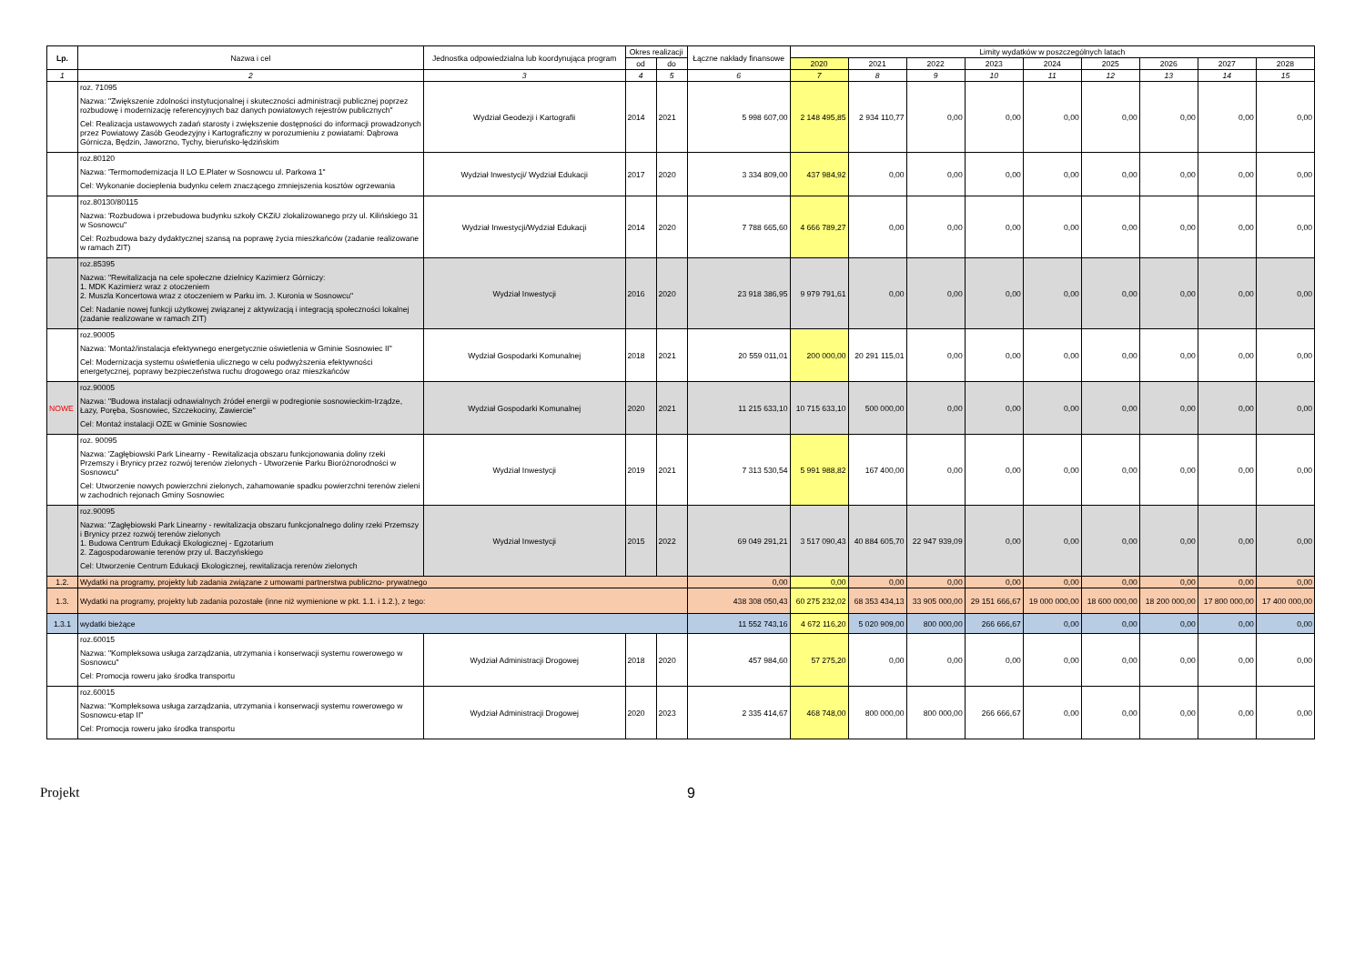| Lp. | Nazwa i cel | Jednostka odpowiedzialna lub koordynująca program | Okres realizacji | | Łączne nakłady finansowe | Limity wydatków w poszczególnych latach | | | | | | | | |
| --- | --- | --- | --- | --- | --- | --- | --- | --- | --- | --- | --- | --- | --- | --- |
| | | | od | do | | 2020 | 2021 | 2022 | 2023 | 2024 | 2025 | 2026 | 2027 | 2028 |
| 1 | 2 | 3 | 4 | 5 | 6 | 7 | 8 | 9 | 10 | 11 | 12 | 13 | 14 | 15 |
| | roz. 71095 Nazwa: "Zwiększenie zdolności instytucjonalnej i skuteczności administracji publicznej poprzez rozbudowę i modernizację referencyjnych baz danych powiatowych rejestrów publicznych" Cel: Realizacja ustawowych zadań starosty i zwiększenie dostępności do informacji prowadzonych przez Powiatowy Zasób Geodezyjny i Kartograficzny w porozumieniu z powiatami: Dąbrowa Górnicza, Będzin, Jaworzno, Tychy, bieruńsko-lędzińskim | Wydział Geodezji i Kartografii | 2014 | 2021 | 5 998 607,00 | 2 148 495,85 | 2 934 110,77 | 0,00 | 0,00 | 0,00 | 0,00 | 0,00 | 0,00 | 0,00 |
| | roz.80120 Nazwa: 'Termomodernizacja II LO E.Plater w Sosnowcu ul. Parkowa 1" Cel: Wykonanie docieplenia budynku celem znaczącego zmniejszenia kosztów ogrzewania | Wydział Inwestycji/ Wydział Edukacji | 2017 | 2020 | 3 334 809,00 | 437 984,92 | 0,00 | 0,00 | 0,00 | 0,00 | 0,00 | 0,00 | 0,00 | 0,00 |
| | roz.80130/80115 Nazwa: 'Rozbudowa i przebudowa budynku szkoły CKZiU zlokalizowanego przy ul. Kilińskiego 31 w Sosnowcu" Cel: Rozbudowa bazy dydaktycznej szansą na poprawę życia mieszkańców (zadanie realizowane w ramach ZIT) | Wydział Inwestycji/Wydział Edukacji | 2014 | 2020 | 7 788 665,60 | 4 666 789,27 | 0,00 | 0,00 | 0,00 | 0,00 | 0,00 | 0,00 | 0,00 | 0,00 |
| | roz.85395 Nazwa: "Rewitalizacja na cele społeczne dzielnicy Kazimierz Górniczy: 1. MDK Kazimierz wraz z otoczeniem 2. Muszla Koncertowa wraz z otoczeniem w Parku im. J. Kuronia w Sosnowcu" Cel: Nadanie nowej funkcji użytkowej związanej z aktywizacją i integracją społeczności lokalnej (zadanie realizowane w ramach ZIT) | Wydział Inwestycji | 2016 | 2020 | 23 918 386,95 | 9 979 791,61 | 0,00 | 0,00 | 0,00 | 0,00 | 0,00 | 0,00 | 0,00 | 0,00 |
| | roz.90005 Nazwa: 'Montaż/instalacja efektywnego energetycznie oświetlenia w Gminie Sosnowiec II" Cel: Modernizacja systemu oświetlenia ulicznego w celu podwyższenia efektywności energetycznej, poprawy bezpieczeństwa ruchu drogowego oraz mieszkańców | Wydział Gospodarki Komunalnej | 2018 | 2021 | 20 559 011,01 | 200 000,00 | 20 291 115,01 | 0,00 | 0,00 | 0,00 | 0,00 | 0,00 | 0,00 | 0,00 |
| NOWE | roz.90005 Nazwa: "Budowa instalacji odnawialnych źródeł energii w podregionie sosnowieckim-Irządze, Łazy, Poręba, Sosnowiec, Szczekociny, Zawiercie" Cel: Montaż instalacji OZE w Gminie Sosnowiec | Wydział Gospodarki Komunalnej | 2020 | 2021 | 11 215 633,10 | 10 715 633,10 | 500 000,00 | 0,00 | 0,00 | 0,00 | 0,00 | 0,00 | 0,00 | 0,00 |
| | roz. 90095 Nazwa: 'Zagłębiowski Park Linearny - Rewitalizacja obszaru funkcjonowania doliny rzeki Przemszy i Brynicy przez rozwój terenów zielonych - Utworzenie Parku Bioróżnorodności w Sosnowcu" Cel: Utworzenie nowych powierzchni zielonych, zahamowanie spadku powierzchni terenów zieleni w zachodnich rejonach Gminy Sosnowiec | Wydział Inwestycji | 2019 | 2021 | 7 313 530,54 | 5 991 988,82 | 167 400,00 | 0,00 | 0,00 | 0,00 | 0,00 | 0,00 | 0,00 | 0,00 |
| | roz.90095 Nazwa: "Zagłębiowski Park Linearny - rewitalizacja obszaru funkcjonalnego doliny rzeki Przemszy i Brynicy przez rozwój terenów zielonych 1. Budowa Centrum Edukacji Ekologicznej - Egzotarium 2. Zagospodarowanie terenów przy ul. Baczyńskiego Cel: Utworzenie Centrum Edukacji Ekologicznej, rewitalizacja rerenów zielonych | Wydział Inwestycji | 2015 | 2022 | 69 049 291,21 | 3 517 090,43 | 40 884 605,70 | 22 947 939,09 | 0,00 | 0,00 | 0,00 | 0,00 | 0,00 | 0,00 |
| 1.2. | Wydatki na programy, projekty lub zadania związane z umowami partnerstwa publiczno- prywatnego | | | | 0,00 | 0,00 | 0,00 | 0,00 | 0,00 | 0,00 | 0,00 | 0,00 | 0,00 | 0,00 |
| 1.3. | Wydatki na programy, projekty lub zadania pozostałe (inne niż wymienione w pkt. 1.1. i 1.2.), z tego: | | | | 438 308 050,43 | 60 275 232,02 | 68 353 434,13 | 33 905 000,00 | 29 151 666,67 | 19 000 000,00 | 18 600 000,00 | 18 200 000,00 | 17 800 000,00 | 17 400 000,00 |
| 1.3.1 | wydatki bieżące | | | | 11 552 743,16 | 4 672 116,20 | 5 020 909,00 | 800 000,00 | 266 666,67 | 0,00 | 0,00 | 0,00 | 0,00 | 0,00 |
| | roz.60015 Nazwa: "Kompleksowa usługa zarządzania, utrzymania i konserwacji systemu rowerowego w Sosnowcu" Cel: Promocja roweru jako środka transportu | Wydział Administracji Drogowej | 2018 | 2020 | 457 984,60 | 57 275,20 | 0,00 | 0,00 | 0,00 | 0,00 | 0,00 | 0,00 | 0,00 | 0,00 |
| | roz.60015 Nazwa: "Kompleksowa usługa zarządzania, utrzymania i konserwacji systemu rowerowego w Sosnowcu-etap II" Cel: Promocja roweru jako środka transportu | Wydział Administracji Drogowej | 2020 | 2023 | 2 335 414,67 | 468 748,00 | 800 000,00 | 800 000,00 | 266 666,67 | 0,00 | 0,00 | 0,00 | 0,00 | 0,00 |
Projekt 9